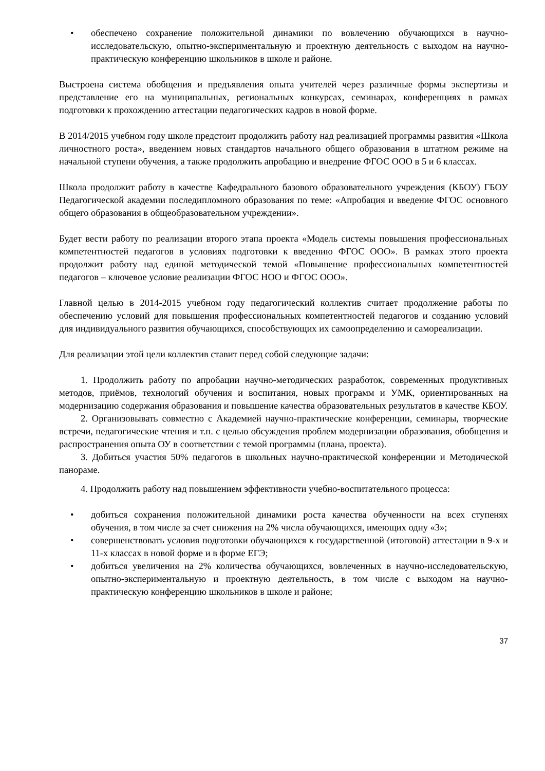• обеспечено сохранение положительной динамики по вовлечению обучающихся в научно-исследовательскую, опытно-экспериментальную и проектную деятельность с выходом на научно-практическую конференцию школьников в школе и районе.
Выстроена система обобщения и предъявления опыта учителей через различные формы экспертизы и представление его на муниципальных, региональных конкурсах, семинарах, конференциях в рамках подготовки к прохождению аттестации педагогических кадров в новой форме.
В 2014/2015 учебном году школе предстоит продолжить работу над реализацией программы развития «Школа личностного роста», введением новых стандартов начального общего образования в штатном режиме на начальной ступени обучения, а также продолжить апробацию и внедрение ФГОС ООО в 5 и 6 классах.
Школа продолжит работу в качестве Кафедрального базового образовательного учреждения (КБОУ) ГБОУ Педагогической академии последипломного образования по теме: «Апробация и введение ФГОС основного общего образования в общеобразовательном учреждении».
Будет вести работу по реализации второго этапа проекта «Модель системы повышения профессиональных компетентностей педагогов в условиях подготовки к введению ФГОС ООО». В рамках этого проекта продолжит работу над единой методической темой «Повышение профессиональных компетентностей педагогов – ключевое условие реализации ФГОС НОО и ФГОС ООО».
Главной целью в 2014-2015 учебном году педагогический коллектив считает продолжение работы по обеспечению условий для повышения профессиональных компетентностей педагогов и созданию условий для индивидуального развития обучающихся, способствующих их самоопределению и самореализации.
Для реализации этой цели коллектив ставит перед собой следующие задачи:
1. Продолжить работу по апробации научно-методических разработок, современных продуктивных методов, приёмов, технологий обучения и воспитания, новых программ и УМК, ориентированных на модернизацию содержания образования и повышение качества образовательных результатов в качестве КБОУ.
2. Организовывать совместно с Академией научно-практические конференции, семинары, творческие встречи, педагогические чтения и т.п. с целью обсуждения проблем модернизации образования, обобщения и распространения опыта ОУ в соответствии с темой программы (плана, проекта).
3. Добиться участия 50% педагогов в школьных научно-практической конференции и Методической панораме.
4. Продолжить работу над повышением эффективности учебно-воспитательного процесса:
• добиться сохранения положительной динамики роста качества обученности на всех ступенях обучения, в том числе за счет снижения на 2% числа обучающихся, имеющих одну «3»;
• совершенствовать условия подготовки обучающихся к государственной (итоговой) аттестации в 9-х и 11-х классах в новой форме и в форме ЕГЭ;
• добиться увеличения на 2% количества обучающихся, вовлеченных в научно-исследовательскую, опытно-экспериментальную и проектную деятельность, в том числе с выходом на научно-практическую конференцию школьников в школе и районе;
37